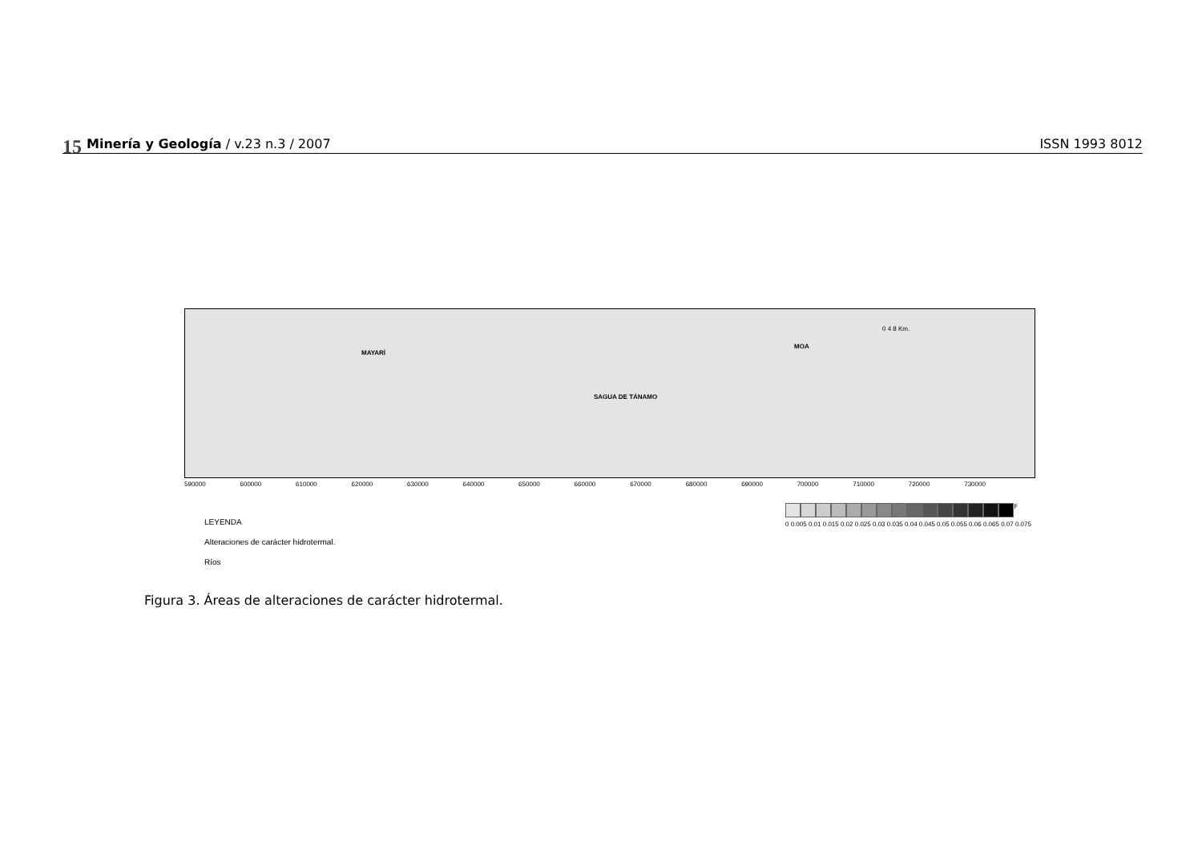15 Minería y Geología / v.23 n.3 / 2007 ISSN 1993 8012
MAYARÍ
SAGUA DE TÁNAMO
MOA
0 4 8 Km.
590000 600000 610000 620000 630000 640000 650000 660000 670000 680000 690000 700000 710000 720000 730000
LEYENDA
Alteraciones de carácter hidrotermal.
Ríos
F
0 0.005 0.01 0.015 0.02 0.025 0.03 0.035 0.04 0.045 0.05 0.055 0.06 0.065 0.07 0.075
Figura 3. Áreas de alteraciones de carácter hidrotermal.